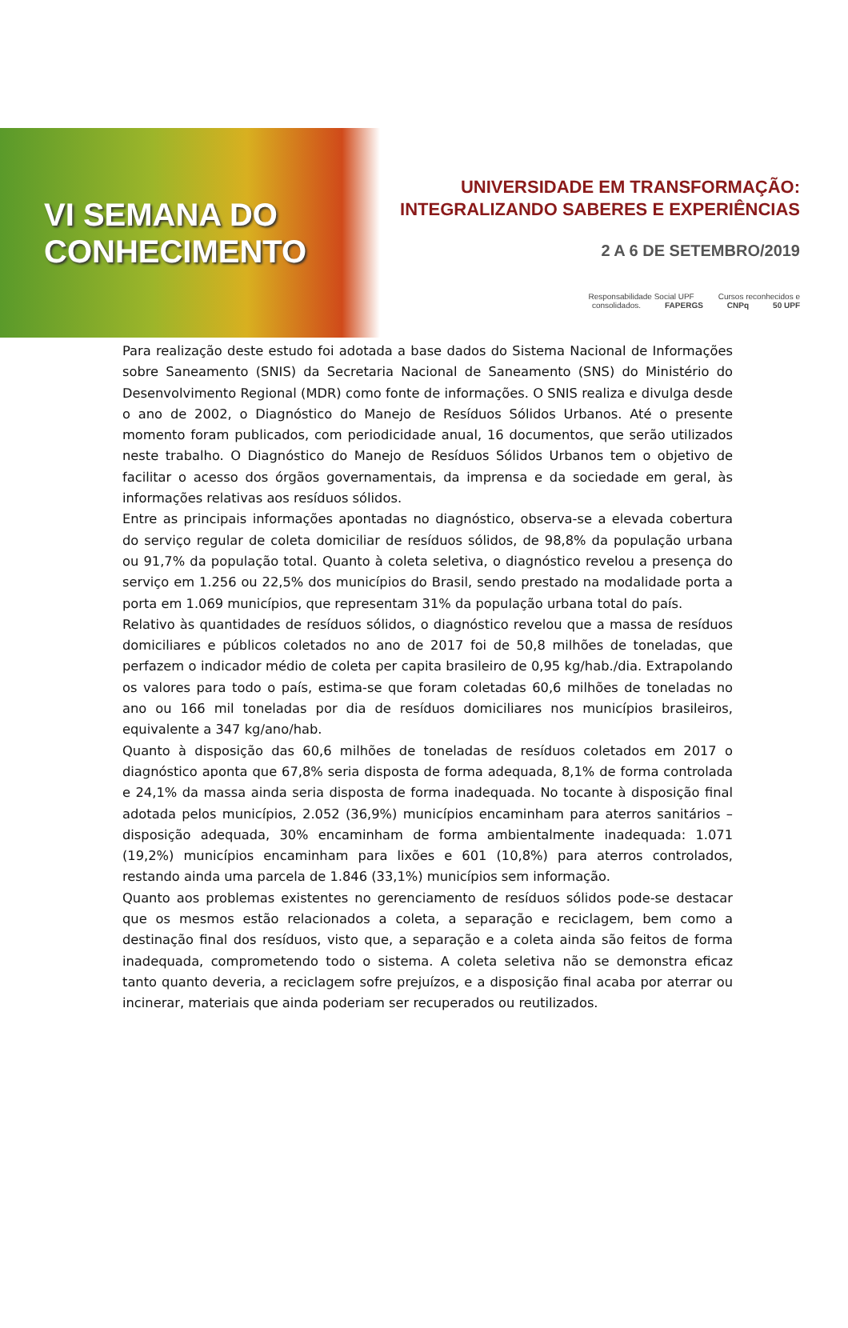VI SEMANA DO
CONHECIMENTO
UNIVERSIDADE EM TRANSFORMAÇÃO:
INTEGRALIZANDO SABERES E EXPERIÊNCIAS
2 A 6 DE SETEMBRO/2019
Responsabilidade Social UPF Cursos reconhecidos e consolidados. FAPERGS CNPq 50 UPF
Para realização deste estudo foi adotada a base dados do Sistema Nacional de Informações sobre Saneamento (SNIS) da Secretaria Nacional de Saneamento (SNS) do Ministério do Desenvolvimento Regional (MDR) como fonte de informações. O SNIS realiza e divulga desde o ano de 2002, o Diagnóstico do Manejo de Resíduos Sólidos Urbanos. Até o presente momento foram publicados, com periodicidade anual, 16 documentos, que serão utilizados neste trabalho. O Diagnóstico do Manejo de Resíduos Sólidos Urbanos tem o objetivo de facilitar o acesso dos órgãos governamentais, da imprensa e da sociedade em geral, às informações relativas aos resíduos sólidos.
Entre as principais informações apontadas no diagnóstico, observa-se a elevada cobertura do serviço regular de coleta domiciliar de resíduos sólidos, de 98,8% da população urbana ou 91,7% da população total. Quanto à coleta seletiva, o diagnóstico revelou a presença do serviço em 1.256 ou 22,5% dos municípios do Brasil, sendo prestado na modalidade porta a porta em 1.069 municípios, que representam 31% da população urbana total do país.
Relativo às quantidades de resíduos sólidos, o diagnóstico revelou que a massa de resíduos domiciliares e públicos coletados no ano de 2017 foi de 50,8 milhões de toneladas, que perfazem o indicador médio de coleta per capita brasileiro de 0,95 kg/hab./dia. Extrapolando os valores para todo o país, estima-se que foram coletadas 60,6 milhões de toneladas no ano ou 166 mil toneladas por dia de resíduos domiciliares nos municípios brasileiros, equivalente a 347 kg/ano/hab.
Quanto à disposição das 60,6 milhões de toneladas de resíduos coletados em 2017 o diagnóstico aponta que 67,8% seria disposta de forma adequada, 8,1% de forma controlada e 24,1% da massa ainda seria disposta de forma inadequada. No tocante à disposição final adotada pelos municípios, 2.052 (36,9%) municípios encaminham para aterros sanitários – disposição adequada, 30% encaminham de forma ambientalmente inadequada: 1.071 (19,2%) municípios encaminham para lixões e 601 (10,8%) para aterros controlados, restando ainda uma parcela de 1.846 (33,1%) municípios sem informação.
Quanto aos problemas existentes no gerenciamento de resíduos sólidos pode-se destacar que os mesmos estão relacionados a coleta, a separação e reciclagem, bem como a destinação final dos resíduos, visto que, a separação e a coleta ainda são feitos de forma inadequada, comprometendo todo o sistema. A coleta seletiva não se demonstra eficaz tanto quanto deveria, a reciclagem sofre prejuízos, e a disposição final acaba por aterrar ou incinerar, materiais que ainda poderiam ser recuperados ou reutilizados.